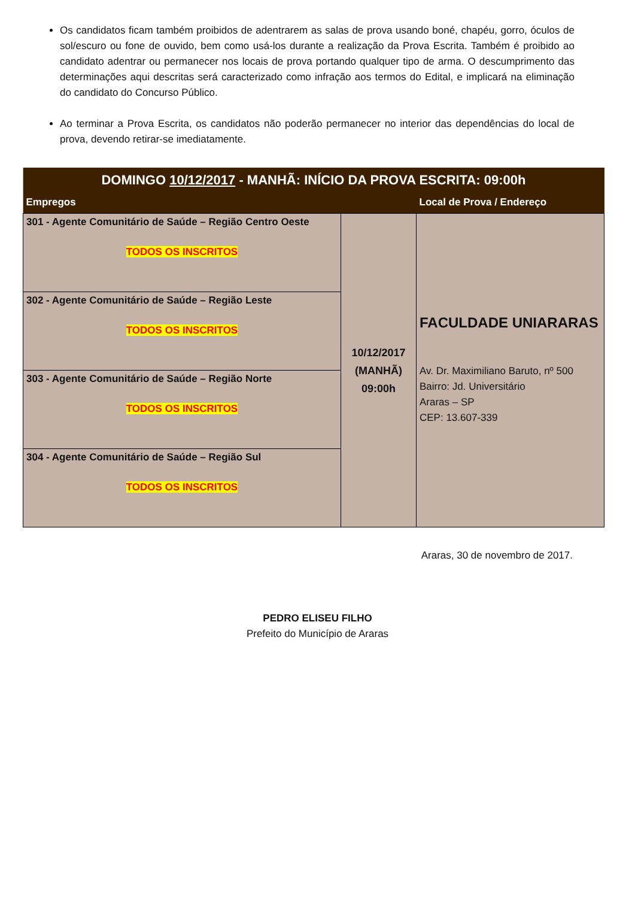Os candidatos ficam também proibidos de adentrarem as salas de prova usando boné, chapéu, gorro, óculos de sol/escuro ou fone de ouvido, bem como usá-los durante a realização da Prova Escrita. Também é proibido ao candidato adentrar ou permanecer nos locais de prova portando qualquer tipo de arma. O descumprimento das determinações aqui descritas será caracterizado como infração aos termos do Edital, e implicará na eliminação do candidato do Concurso Público.
Ao terminar a Prova Escrita, os candidatos não poderão permanecer no interior das dependências do local de prova, devendo retirar-se imediatamente.
| DOMINGO 10/12/2017 - MANHÃ: INÍCIO DA PROVA ESCRITA: 09:00h | | |
| --- | --- | --- |
| Empregos | | Local de Prova / Endereço |
| 301 - Agente Comunitário de Saúde – Região Centro Oeste TODOS OS INSCRITOS | 10/12/2017 (MANHÃ) 09:00h | FACULDADE UNIARARAS Av. Dr. Maximiliano Baruto, nº 500 Bairro: Jd. Universitário Araras – SP CEP: 13.607-339 |
| 302 - Agente Comunitário de Saúde – Região Leste TODOS OS INSCRITOS | | |
| 303 - Agente Comunitário de Saúde – Região Norte TODOS OS INSCRITOS | | |
| 304 - Agente Comunitário de Saúde – Região Sul TODOS OS INSCRITOS | | |
Araras, 30 de novembro de 2017.
PEDRO ELISEU FILHO
Prefeito do Município de Araras